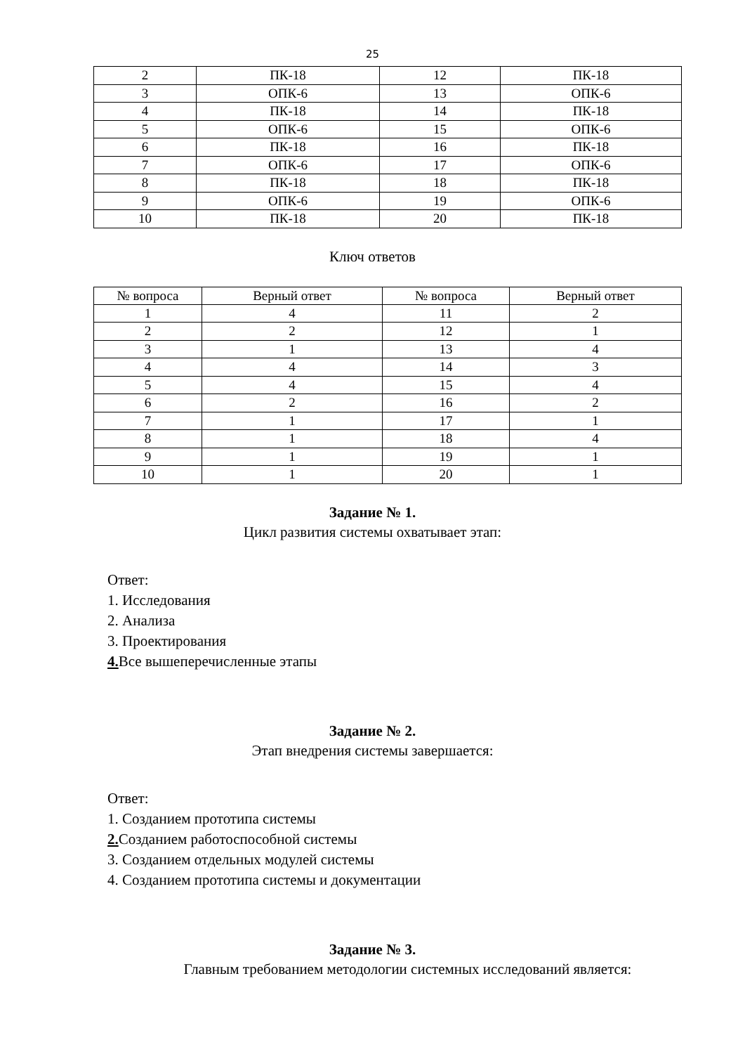25
| 2 | ПК-18 | 12 | ПК-18 |
| 3 | ОПК-6 | 13 | ОПК-6 |
| 4 | ПК-18 | 14 | ПК-18 |
| 5 | ОПК-6 | 15 | ОПК-6 |
| 6 | ПК-18 | 16 | ПК-18 |
| 7 | ОПК-6 | 17 | ОПК-6 |
| 8 | ПК-18 | 18 | ПК-18 |
| 9 | ОПК-6 | 19 | ОПК-6 |
| 10 | ПК-18 | 20 | ПК-18 |
Ключ ответов
| № вопроса | Верный ответ | № вопроса | Верный ответ |
| --- | --- | --- | --- |
| 1 | 4 | 11 | 2 |
| 2 | 2 | 12 | 1 |
| 3 | 1 | 13 | 4 |
| 4 | 4 | 14 | 3 |
| 5 | 4 | 15 | 4 |
| 6 | 2 | 16 | 2 |
| 7 | 1 | 17 | 1 |
| 8 | 1 | 18 | 4 |
| 9 | 1 | 19 | 1 |
| 10 | 1 | 20 | 1 |
Задание № 1.
Цикл развития системы охватывает этап:
Ответ:
1. Исследования
2. Анализа
3. Проектирования
4. Все вышеперечисленные этапы
Задание № 2.
Этап внедрения системы завершается:
Ответ:
1. Созданием прототипа системы
2. Созданием работоспособной системы
3. Созданием отдельных модулей системы
4. Созданием прототипа системы и документации
Задание № 3.
Главным требованием методологии системных исследований является: